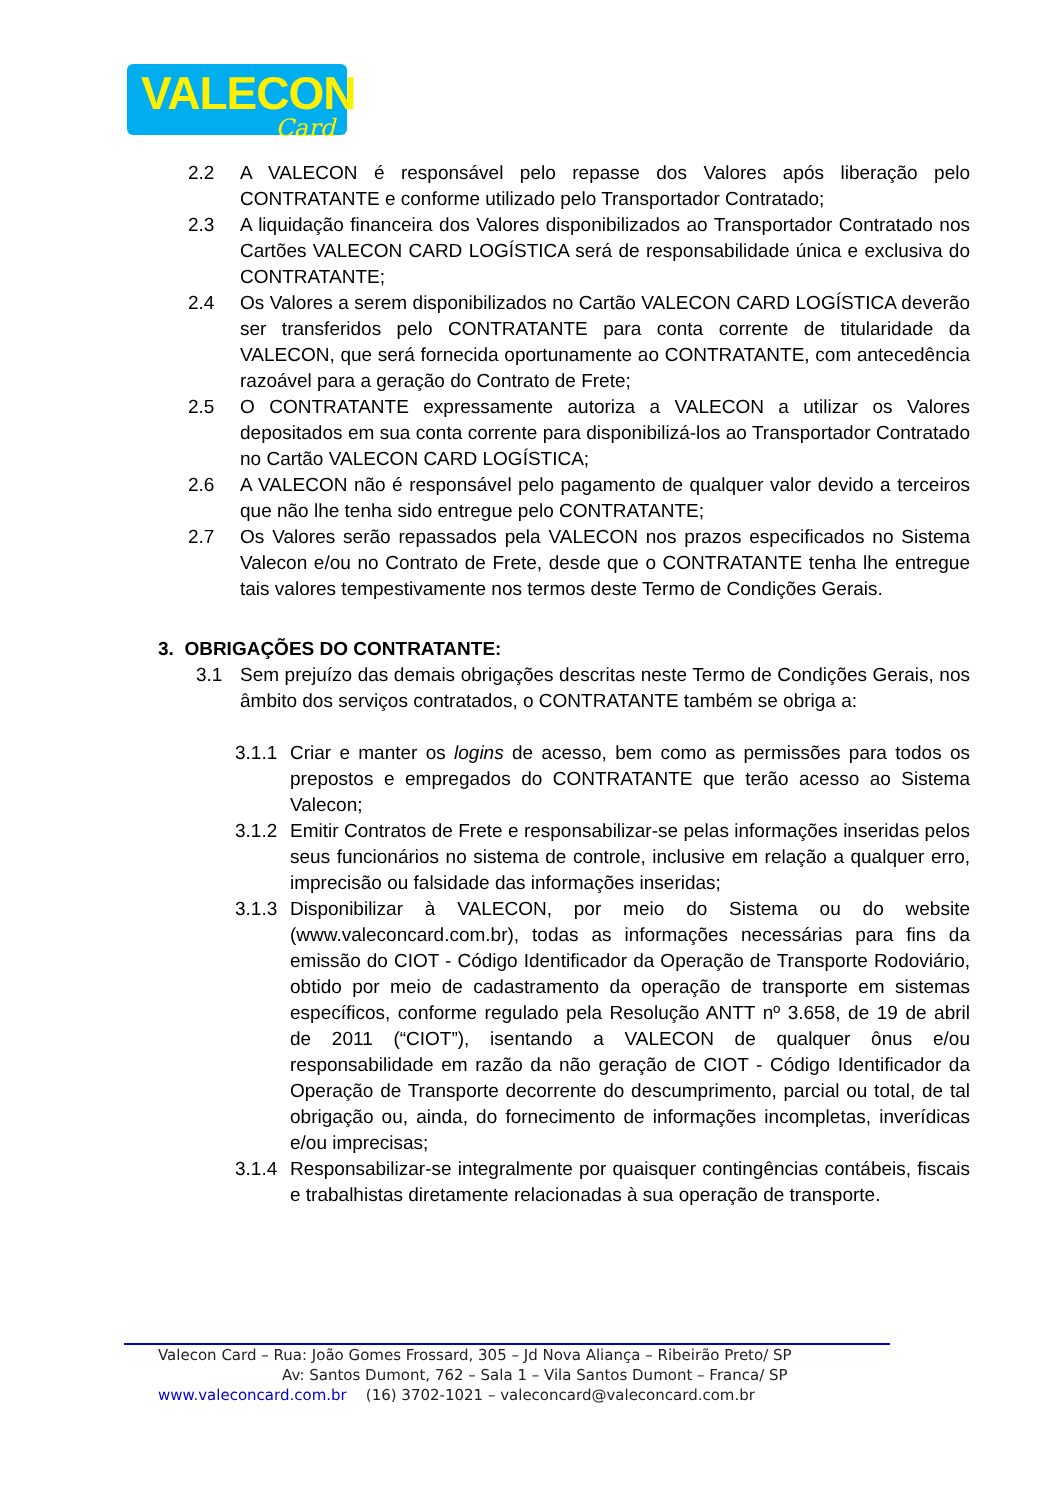VALECON
Card
2.2 A VALECON é responsável pelo repasse dos Valores após liberação pelo CONTRATANTE e conforme utilizado pelo Transportador Contratado;
2.3 A liquidação financeira dos Valores disponibilizados ao Transportador Contratado nos Cartões VALECON CARD LOGÍSTICA será de responsabilidade única e exclusiva do CONTRATANTE;
2.4 Os Valores a serem disponibilizados no Cartão VALECON CARD LOGÍSTICA deverão ser transferidos pelo CONTRATANTE para conta corrente de titularidade da VALECON, que será fornecida oportunamente ao CONTRATANTE, com antecedência razoável para a geração do Contrato de Frete;
2.5 O CONTRATANTE expressamente autoriza a VALECON a utilizar os Valores depositados em sua conta corrente para disponibilizá-los ao Transportador Contratado no Cartão VALECON CARD LOGÍSTICA;
2.6 A VALECON não é responsável pelo pagamento de qualquer valor devido a terceiros que não lhe tenha sido entregue pelo CONTRATANTE;
2.7 Os Valores serão repassados pela VALECON nos prazos especificados no Sistema Valecon e/ou no Contrato de Frete, desde que o CONTRATANTE tenha lhe entregue tais valores tempestivamente nos termos deste Termo de Condições Gerais.
3. OBRIGAÇÕES DO CONTRATANTE:
3.1 Sem prejuízo das demais obrigações descritas neste Termo de Condições Gerais, nos âmbito dos serviços contratados, o CONTRATANTE também se obriga a:
3.1.1 Criar e manter os logins de acesso, bem como as permissões para todos os prepostos e empregados do CONTRATANTE que terão acesso ao Sistema Valecon;
3.1.2 Emitir Contratos de Frete e responsabilizar-se pelas informações inseridas pelos seus funcionários no sistema de controle, inclusive em relação a qualquer erro, imprecisão ou falsidade das informações inseridas;
3.1.3 Disponibilizar à VALECON, por meio do Sistema ou do website (www.valeconcard.com.br), todas as informações necessárias para fins da emissão do CIOT - Código Identificador da Operação de Transporte Rodoviário, obtido por meio de cadastramento da operação de transporte em sistemas específicos, conforme regulado pela Resolução ANTT nº 3.658, de 19 de abril de 2011 (“CIOT”), isentando a VALECON de qualquer ônus e/ou responsabilidade em razão da não geração de CIOT - Código Identificador da Operação de Transporte decorrente do descumprimento, parcial ou total, de tal obrigação ou, ainda, do fornecimento de informações incompletas, inverídicas e/ou imprecisas;
3.1.4 Responsabilizar-se integralmente por quaisquer contingências contábeis, fiscais e trabalhistas diretamente relacionadas à sua operação de transporte.
Valecon Card – Rua: João Gomes Frossard, 305 – Jd Nova Aliança – Ribeirão Preto/ SP
Av: Santos Dumont, 762 – Sala 1 – Vila Santos Dumont – Franca/ SP
www.valeconcard.com.br (16) 3702-1021 – valeconcard@valeconcard.com.br